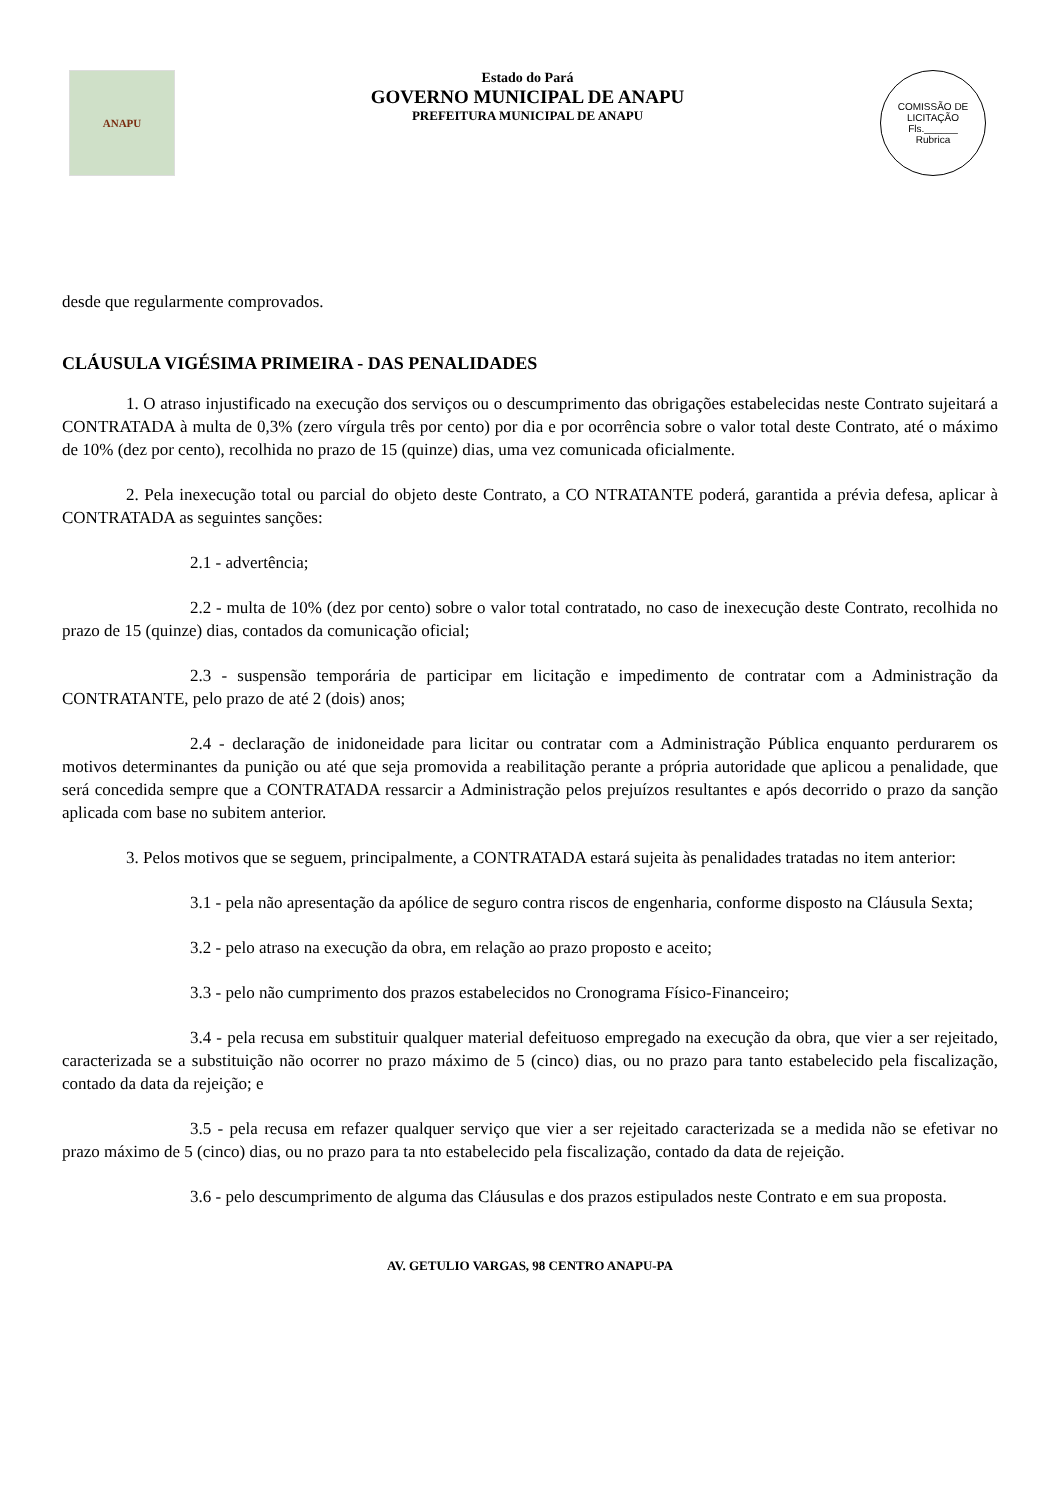ANAPU
Estado do Pará
GOVERNO MUNICIPAL DE ANAPU
PREFEITURA MUNICIPAL DE ANAPU
COMISSÃO DE LICITAÇÃO
Fls.______
Rubrica
desde que regularmente comprovados.
CLÁUSULA VIGÉSIMA PRIMEIRA - DAS PENALIDADES
1. O atraso injustificado na execução dos serviços ou o descumprimento das obrigações estabelecidas neste Contrato sujeitará a CONTRATADA à multa de 0,3% (zero vírgula três por cento) por dia e por ocorrência sobre o valor total deste Contrato, até o máximo de 10% (dez por cento), recolhida no prazo de 15 (quinze) dias, uma vez comunicada oficialmente.
2. Pela inexecução total ou parcial do objeto deste Contrato, a CO NTRATANTE poderá, garantida a prévia defesa, aplicar à CONTRATADA as seguintes sanções:
2.1 - advertência;
2.2 - multa de 10% (dez por cento) sobre o valor total contratado, no caso de inexecução deste Contrato, recolhida no prazo de 15 (quinze) dias, contados da comunicação oficial;
2.3 - suspensão temporária de participar em licitação e impedimento de contratar com a Administração da CONTRATANTE, pelo prazo de até 2 (dois) anos;
2.4 - declaração de inidoneidade para licitar ou contratar com a Administração Pública enquanto perdurarem os motivos determinantes da punição ou até que seja promovida a reabilitação perante a própria autoridade que aplicou a penalidade, que será concedida sempre que a CONTRATADA ressarcir a Administração pelos prejuízos resultantes e após decorrido o prazo da sanção aplicada com base no subitem anterior.
3. Pelos motivos que se seguem, principalmente, a CONTRATADA estará sujeita às penalidades tratadas no item anterior:
3.1 - pela não apresentação da apólice de seguro contra riscos de engenharia, conforme disposto na Cláusula Sexta;
3.2 - pelo atraso na execução da obra, em relação ao prazo proposto e aceito;
3.3 - pelo não cumprimento dos prazos estabelecidos no Cronograma Físico-Financeiro;
3.4 - pela recusa em substituir qualquer material defeituoso empregado na execução da obra, que vier a ser rejeitado, caracterizada se a substituição não ocorrer no prazo máximo de 5 (cinco) dias, ou no prazo para tanto estabelecido pela fiscalização, contado da data da rejeição; e
3.5 - pela recusa em refazer qualquer serviço que vier a ser rejeitado caracterizada se a medida não se efetivar no prazo máximo de 5 (cinco) dias, ou no prazo para ta nto estabelecido pela fiscalização, contado da data de rejeição.
3.6 - pelo descumprimento de alguma das Cláusulas e dos prazos estipulados neste Contrato e em sua proposta.
AV. GETULIO VARGAS, 98 CENTRO ANAPU-PA